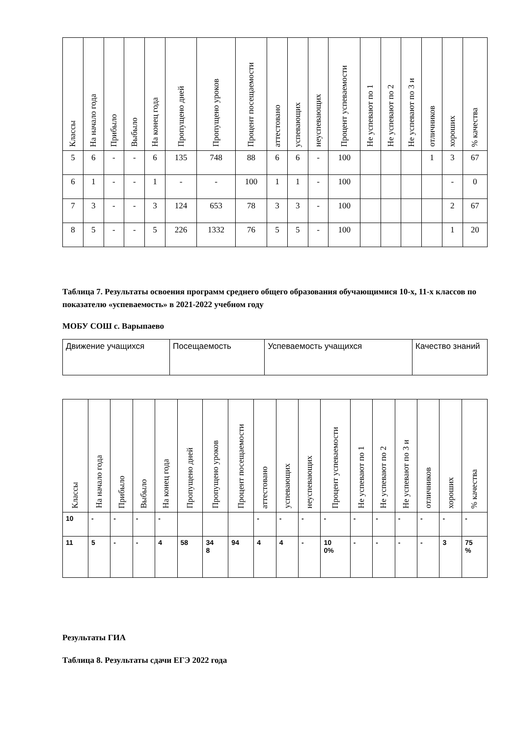| Классы | На начало года | Прибыло | Выбыло | На конец года | Пропущено дней | Пропущено уроков | Процент посещаемости | аттестовано | успевающих | неуспевающих | Процент успеваемости | Не успевают по 1 | Не успевают по 2 | Не успевают по 3 и | отличников | хороших | % качества |
| --- | --- | --- | --- | --- | --- | --- | --- | --- | --- | --- | --- | --- | --- | --- | --- | --- | --- |
| 5 | 6 | - | - | 6 | 135 | 748 | 88 | 6 | 6 | - | 100 | | | | 1 | 3 | 67 |
| 6 | 1 | - | - | 1 | - | - | 100 | 1 | 1 | - | 100 | | | | | - | 0 |
| 7 | 3 | - | - | 3 | 124 | 653 | 78 | 3 | 3 | - | 100 | | | | | 2 | 67 |
| 8 | 5 | - | - | 5 | 226 | 1332 | 76 | 5 | 5 | - | 100 | | | | | 1 | 20 |
Таблица 7. Результаты освоения программ среднего общего образования обучающимися 10-х, 11-х классов по показателю «успеваемость» в 2021-2022 учебном году
МОБУ СОШ с. Варыпаево
| Движение учащихся | Посещаемость | Успеваемость учащихся | Качество знаний |
| Классы | На начало года | Прибыло | Выбыло | На конец года | Пропущено дней | Пропущено уроков | Процент посещаемости | аттестовано | успевающих | неуспевающих | Процент успеваемости | Не успевают по 1 | Не успевают по 2 | Не успевают по 3 и | отличников | хороших | % качества |
| --- | --- | --- | --- | --- | --- | --- | --- | --- | --- | --- | --- | --- | --- | --- | --- | --- | --- |
| 10 | - | - | - | - | | | | - | - | - | - | - | - | - | - | - | - |
| 11 | 5 | - | - | 4 | 58 | 34 8 | 94 | 4 | 4 | - | 10 0% | - | - | - | - | 3 | 75 % |
Результаты ГИА
Таблица 8. Результаты сдачи ЕГЭ 2022 года